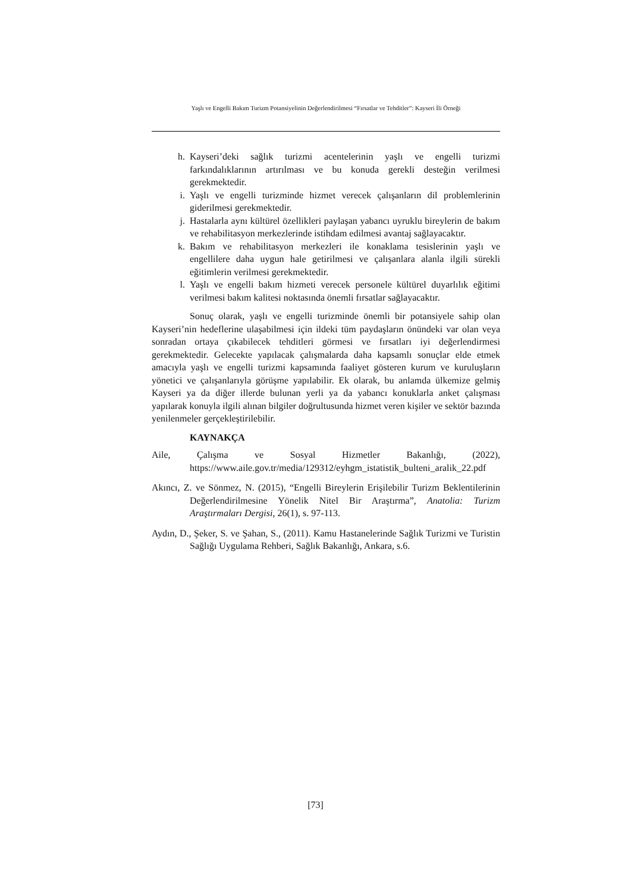Yaşlı ve Engelli Bakım Turizm Potansiyelinin Değerlendirilmesi “Fırsatlar ve Tehditler”: Kayseri İli Örneği
h. Kayseri’deki sağlık turizmi acentelerinin yaşlı ve engelli turizmi farkındalıklarının artırılması ve bu konuda gerekli desteğin verilmesi gerekmektedir.
i. Yaşlı ve engelli turizminde hizmet verecek çalışanların dil problemlerinin giderilmesi gerekmektedir.
j. Hastalarla aynı kültürel özellikleri paylaşan yabancı uyruklu bireylerin de bakım ve rehabilitasyon merkezlerinde istihdam edilmesi avantaj sağlayacaktır.
k. Bakım ve rehabilitasyon merkezleri ile konaklama tesislerinin yaşlı ve engellilere daha uygun hale getirilmesi ve çalışanlara alanla ilgili sürekli eğitimlerin verilmesi gerekmektedir.
l. Yaşlı ve engelli bakım hizmeti verecek personele kültürel duyarlılık eğitimi verilmesi bakım kalitesi noktasında önemli fırsatlar sağlayacaktır.
Sonuç olarak, yaşlı ve engelli turizminde önemli bir potansiyele sahip olan Kayseri’nin hedeflerine ulaşabilmesi için ildeki tüm paydaşların önündeki var olan veya sonradan ortaya çıkabilecek tehditleri görmesi ve fırsatları iyi değerlendirmesi gerekmektedir. Gelecekte yapılacak çalışmalarda daha kapsamlı sonuçlar elde etmek amacıyla yaşlı ve engelli turizmi kapsamında faaliyet gösteren kurum ve kuruluşların yönetici ve çalışanlarıyla görüşme yapılabilir. Ek olarak, bu anlamda ülkemize gelmiş Kayseri ya da diğer illerde bulunan yerli ya da yabancı konuklarla anket çalışması yapılarak konuyla ilgili alınan bilgiler doğrultusunda hizmet veren kişiler ve sektör bazında yenilenmeler gerçekleştirilebilir.
KAYNAKÇA
Aile, Çalışma ve Sosyal Hizmetler Bakanlığı, (2022), https://www.aile.gov.tr/media/129312/eyhgm_istatistik_bulteni_aralik_22.pdf
Akıncı, Z. ve Sönmez, N. (2015), “Engelli Bireylerin Erişilebilir Turizm Beklentilerinin Değerlendirilmesine Yönelik Nitel Bir Araştırma”, Anatolia: Turizm Araştırmaları Dergisi, 26(1), s. 97-113.
Aydın, D., Şeker, S. ve Şahan, S., (2011). Kamu Hastanelerinde Sağlık Turizmi ve Turistin Sağlığı Uygulama Rehberi, Sağlık Bakanlığı, Ankara, s.6.
[73]